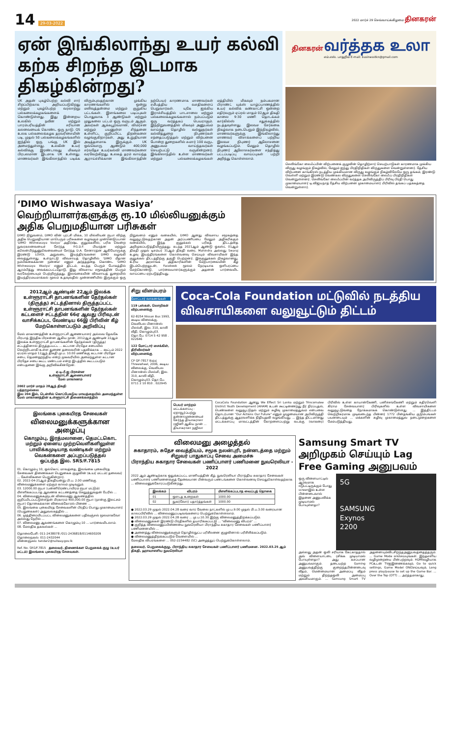14 29-03-2022
2022 மார்ச் 29 செவ்வாய்க்கிழமை தினகரன்
ஏன் இங்கிலாந்து உயர் கல்வி கற்க சிறந்த இடமாக திகழ்கின்றது?
UK அதன் புகழ்பெற்ற கல்வி சார் சிறப்பிற்காக அறியப்படுகிறது மற்றும் புகழ்பெற்ற வரலாற்று பல்கலைக்கழகங்களைக் கொண்டுள்ளது. இது இன்றைய உலகில் நவீன மற்றும் பாரம்பரியத்தின் சரியான கலவையைக் கொண்ட ஒரு நாடு. QS உலக பல்கலைக்கழக தரவரிசையின் படி, முதல் 50 பல்கலைக்கழகங்களில் ஐந்தில் ஒரு பங்கு UK இல் அமைந்துள்ளது. உலகின் உயர் கல்விக்கு இரண்டாவது மிகவும் பிரபலமான இடமாக UK உள்ளது. மாணவர்கள் இங்கிலாந்தில் படிக்க விரும்புவதற்கான முக்கிய காரணங்களில் ஒன்று மலிவுத்தன்மை மற்றும் குறுகிய பட்டங்கள். இளங்கலை படிப்புகள் பொதுவாக 3 ஆண்டுகள் மற்றும் முதுகலை பட்டம் ஒரு வருடம் ஆகும். அவர்கள் ஆக்கபூர்வமான, விமர்சன மற்றும் பயனுள்ள சிந்தனை உள்ளிட்ட குறிப்பிட்ட திறன்களை வழங்குகிறார்கள், அது உறுதியான அடித்தளமாக இருக்கும். UK ஒவ்வொரு ஆண்டும் 400,000 சர்வதேச உயர்கல்வி மாணவர்களை வரவேற்கிறது. உலகத் தரம் வாய்ந்த ஆராய்ச்சிக்கான இங்கிலாந்தின் நற்பெயர் காரணமாக மாணவர்கள் சமீபத்திய வசதிகளைப் பெறுவார்கள். யுகே ஐக்கிய இராச்சியத்தில் பாடசாலை மற்றும் பல்கலைக்கழகங்களால் நம்பப்படும் ஒரு வர்த்தகப் பெயராகும். இந்நிறுவனத்தில் மிகவும் அனுபவம் வாய்ந்த தொழில் வல்லுநர்கள் கல்வித்துறை நிபுணர்கள் சந்தைப்படுத்தல் மற்றும் விற்பனை போன்ற துறைகளில் சுமார் 100 வருட அனுபவம் வாய்ந்தவர்கள் செயற்பட்டு வருகின்றனர். இங்கிலாந்தில் உள்ள மாணவர்கள் மற்றும் பல்கலைக்கழகங்கள் மத்தியில் மிகவும் நம்பகமான பிராண்ட் யுக்ஸ் யாழ்ப்பாணத்தில் உயர் கல்விக் கண்காட்சி ஒன்றை எதிர்வரும் ஏப்ரல் மாதம் 02ஆம் திகதி காலை 9:30 மணி தொடக்கம் கார்கில்ஸ் சதுக்கத்தில் நடத்தவுள்ளது. இலவச சேர்க்கை நிகழ்வாக நடைபெறும் இந்நிகழ்வில், மாணவர்களுக்கு இங்கிலாந்து மாணவர் விசாக்களைப் பற்றிய இலவச நிபுணர் ஆலோசனை வழங்கப்படும். மேலும் தொழில் நிபுணர் ஆலோசகர்களை சந்தித்து பட்டப்படிப்பு வாய்ப்புகள் பற்றி அறிந்து கொள்ளலாம்.
தினகரன் வர்த்தக உலா
எம்.எஸ். பாஹிம் E-mail: businesstkn@gmail.com
செலிங்கோ லைஃப்பின் விற்பனைக் குழுவின் தொழிற்சார் செயற்பாடுகள் காரணமாக முக்கிய விருது வழங்கும் நிகழ்வில், மேலும் ஐந்து பிரதிநிதிகள் விருதுகளை வென்றுள்ளனர். தேசிய விற்பனை காங்கிரஸ் நடத்திய முக்கியமான விருது வழங்கும் நிகழ்விலேயே ஒரு தங்கம், இரண்டு வெள்ளி மற்றும் இரண்டு வெண்கல விருதுகளை செலிங்கோ லைஃப் பிரதிநிதிகள் வென்றுள்ளனர். செலிங்கோ லைஃப்பின் வர்த்தக அபிவிருத்திப் பிரிவு பிரதி பொது முகாமையாளர் டி.விஜயநாத் தேசிய விற்பனை முகாமையாளர் பிரிவில் தங்கப் பதக்கத்தை வென்றுள்ளார்.
‘DIMO Wishwasaya Wasiya’ வெற்றியாளர்களுக்கு ரூ.10 மில்லியனுக்கும் அதிக பெறுமதியான பரிசுகள்
DIMO நிறுவனம், DIMO வின் புரட்சி மிக்க, 10 மில்லியன் ரூபா விற்கு அதிக பெறுமதியான மாபெரும் பரிசுகளை வழங்கும் முன்னெடுப்பான 'DIMO Wishwasaya Vasiya' அதிர்ஷ்ட குலுக்கலில், பரிசு வென்ற நுவரகலவையைச் சேர்ந்த P.G.D.F. பியரத்ன மற்றும் கலென்பிந்துனுவெவையைச் சேர்ந்த D.A. சேனாரத்ன ஆகியோருக்கு இரண்டு LOVOL அறுவடை இயந்திரங்களை DIMO வழங்கி வைத்துள்ளது. உள்நாட்டு விவசாயத் தொழிலில் 'DIMO மீதான நம்பிக்கைக்கான நன்மை' எனும் அர்த்தத்தை கொண்ட 'DIMO Wishwasaya Wasiya' எனும் திட்டம், கடந்த பெரும் போகத்தில் ஆரம்பித்து வைக்கப்பட்டதோடு, இது விவசாய சமூகத்தின் பெரும் வரவேற்பையும் பெற்றிருந்தது. இலங்கையின் விவசாயத் துறையில் இயந்திரமயமாக்கல் மூலம் உதவுவதில் முன்னணியில் இருக்கும் ஒரு நிறுவனம் எனும் வகையில், DIMO ஆனது விவசாய சமூகத்தை வலுவூட்டுவதற்கான அதன் அர்ப்பணிப்பை மேலும் அதிகரிக்கும் வகையில், இந்த குலுக்கல் பரிசுத் திட்டத்தை அறிமுகப்படுத்தியிருந்தது. கடந்த 2021ஆம் ஆண்டு ஓகஸ்ட் 01ஆம் திகதி முதல் டிசம்பர் 31ஆம் திகதி வரை, Mahindra அல்லது Swaraj உழவு இயந்திரங்களை கொள்வனவு செய்யும் விவசாயிகள் இந்த குலுக்கல் திட்டத்திற்கு தகுதி பெற்றனர். இக்குலுக்கல் நிகழ்வானது, உரிய அரசாங்க அதிகாரிகளின் மேற்பார்வையின் கீழ் இடம்பெற்றதுடன், Facebook மூலம் நேரடியாக ஒளிபரப்பை மேற்கொண்டு, பார்வையாளர்களுக்கும் அதனன் பார்வையிட வாய்ப்பை ஏற்படுத்தியது.
2012ஆம் ஆண்டின் 22ஆம் இலக்க உள்ளூராட்சி தாபனங்களின் தேர்தல்கள் (திருத்த) சட்டத்தினால் திருத்தப்பட்ட உள்ளூராட்சி தாபனங்களின் தேர்தல்கள் கட்டளைச் சட்டத்தின் 66ஏ ஆவது பிரிவுடன் வாசிக்கப்பட வேண்டிய 66இ பிரிவின் கீழ் மேற்கொள்ளப்படும் அறிவிப்பு
மேல் மாகாணத்தின் உள்ளூராட்சி ஆணையாளர் அல்லவ தேவகே பிரபாத் இந்திக பிரசன்ன ஆகிய நான், 2012ஆம் ஆண்டின் 22ஆம் இலக்க உள்ளூராட்சி தாபனங்களின் தேர்தல்கள் (திருத்த) சட்டத்தினால் திருத்தப்பட்ட ... கட்டான பிரதேச சபையில் வெற்றிடமாகி உள்ள துணை தலைவரின் பதவிக்காக ... கூட்டம் 2022 ஏப்ரல் மாதம் 12ஆந் திகதி மு.ப. 10.00 மணிக்கு கட்டான பிரதேச சபை, தெமன்ஹந்திய என்ற முகவரியில் அமைந்துள்ள கட்டான பிரதேச சபை கூட்ட மண்டபம் என்ற இடத்தில் கூட்டப்படும் என்பதனை இங்கு அறிவிக்கின்றேன்.
ஏ.டி.பீ.ஐ பிரசன்ன
உள்ளூராட்சி ஆணையாளர்
மேல் மாகாணம்
2002 மார்ச் மாதம் 28ஆந் திகதி
பத்தரமுல்லை
இல 204 இல், டென்சில் கொப்பேகடுவ மாவத்தையில் அமைந்துள்ள மேல் மாகாணத்தின் உள்ளூராட்சி திணைக்களத்தில்
இலங்கை புகையிரத சேவைகள்
விலைமனுக்களுக்கான அழைப்பு
கொழும்பு, இரத்மலானை, தெமட்டகொட மற்றும் ஏனைய முற்றவெளிகளிலுள்ள பாவிக்கமுடியாத வண்டிகள் மற்றும் வெகன்களை அப்புறப்படுத்தல்
ஒப்பந்த இல. SRS/F.7815
01. கொழும்பு 10, ஒல்கொட் மாவத்தை, இலங்கை புகையிரத சேவைகள் திணைக்கள பெறுகைக் குழுவின் (உயர் மட்டம்) தலைவர் ... கேள்விகளை பெறுகின்றார்.
02. 2022-04-21ஆம் திகதியன்று பி.ப. 2.00 மணிக்கு விலைமனுக்களை ஏற்கும் காலம் முடிவுறும்.
03. 12000.00 ரூபா (பன்னிரெண்டாயிரம் ரூபா மட்டும்) மீளளிக்கப்படாத ஆவணக் கட்டணத்தை செலுத்துவதன் பேரில் ...
04. விலைமனுக்களுடன் விலைமனு ஆவணத்தில் குறிப்பிடப்பட்டுள்ளதன் பிரகாரம் 400,000.00 ரூபா (நான்கு இலட்சம் ரூபா) தொகைக்கான விலைக்கோரல் பிணை ...
05. இலங்கை புகையிரத சேவைகளின் பிரதிப் பொது முகாமையாளர் (பெறுகைகள்) அலுவலகத்தில் ...
06. முத்திரையிடப்பட்ட விலைமனுக்களை பதிவஞ்சல் மூலமாகவோ அல்லது நேரில் ...
07. விலைமனு ஆவணங்களை கொழும்பு-10 ... பார்வையிடலாம்.
08. மேலதிக தகவல்கள் ...
தொலைபேசி: 011-2438078 /011-2436818/0114600209
தொலைநகல்: 011-2432044
மின்னஞ்சல்: tender2@railway.gov.lk
Ref. No. SRS/F.7815 தலைவர், திணைக்கள பெறுகைக் குழு (உயர் மட்டம்) இலங்கை புகையிரத சேவைகள்.
சிறு விளம்பரம்
மோட்டார் வாகனங்கள்
119 பஸ்கள், லொறிகள் விற்பனைக்கு
62-8254 Nissan Bus 1993, கூடிய விலைக்கு. வெலிபல பினான்ஸ் பிஎல்சி, இல. 310, காலி வீதி, கொழும்பு03. தொ.பே. 0714 5 42 958 . 022646
122 மோட்டார் சைக்கிள், திரிவீலர்கள் விற்பனைக்கு
CP QF-7817 Bajaj Threewheel, 2006, கூடிய விலைக்கு. வெலிபல பினான்ஸ் பிஎல்சி, இல. 310, காலி வீதி, கொழும்பு03. தொ.பே. 0711 2 10 810 . 022945
Coca-Cola Foundation மட்டுவில் நடத்திய விவசாயிகளை வலுவூட்டும் திட்டம்
பெயர் மாற்றம்
மட்டக்களப்பு - ஏறாவூர்ப்பற்று தன்னாமுனையைச் சேர்ந்த தியாகராசா ரஜினி ஆகிய நான் ... தியாகராசா நஜிலா
CocaCola Foundation ஆனது We Effect Sri Lanka மற்றும் Trincomalee District Youth Development (AHAM) உடன் கூட்டிணைந்து நீர் நிரப்புதல், பெண்களை வலுவூட்டுதல் மற்றும் சுழிவு முகாமைத்துவம் என்பவை தொடர்பான "Our Actions Our Future" எனும் முழுமையான அபிவிருத்தி திட்டத்துக்கு ஆதரவளிக்க நிதியுதவி வழங்கியது. ... இந்த திட்டமானது மட்டக்களப்பு மாவட்டத்தின் கோறளைப்பற்று வடக்கு (வாகரை) பிரிவில் உள்ள காயான்கேணி, பனிச்சங்கேணி மற்றும் கதிரவெளி கிராம சேவையாளர் பிரிவுகளில் உள்ள விவசாயிகளை வலுவூட்டுவதை நோக்கமாகக் கொண்டுள்ளது. ... இத்திட்டம் வெற்றிகரமாக முடிவடைந்த பின்னர் 1772 பின்தங்கிய குடும்பங்கள் பயனடையும் ... மக்களின் சுழிவு முகாமைத்துவ நடைமுறைகளை மேம்படுத்தியது.
விலைமனு அழைத்தல்
சுகாதாரம், சுதேச வைத்தியம், சமூக நலன்புரி, நன்னடத்தை மற்றும் சிறுவர் பாதுகாப்பு சேவை அமைச்சு
பிராந்திய சுகாதார சேவைகள் பணிப்பாளர் பணிமனை நுவரெலியா - 2022
2022 ஆம் ஆண்டிற்காக ஒதுக்கப்பட்ட மானியத்தின் கீழ், நுவரெலியா பிராந்திய சுகாதார சேவைகள் பணிப்பாளர் பணிமனைக்குத் தேவையான பின்வரும் பண்டங்களை கொள்வனவு செய்துகொள்வதற்காக ... விலைமனுக்கோரப்படுகின்றது.
| இலக்கம் | விபரம் | மீளளிக்கப்படாத வைப்புத் தொகை |
| --- | --- | --- |
| 01 | ஔடத உறைகள் | 1000.00 |
| 02 | நுகர்வோர் பதார்த்தங்கள் | 1000.00 |
● 2022.03.29 முதல் 2022.04.28 வரை வார வேலை நாட்களில் மு.ப.9.00 முதல் பி.ப.3.00 வரையான காலப்பிரிவில் ... விலைமனுப்படிவங்களைப் பெற்றுக்கொள்ளலாம்.
● 2022.03.29 முதல் 2022.04.28 வரை ... மு.ப.10.30 இற்கு விலைமனுத்திறக்கப்படும்.
● விலைமனுக்கள் இரண்டு பிரதிகளில் தயாரிக்கப்பட்டு ... "விலைமனு விபரம்" ...
● குறித்த விலைமனுப்பிணையை நுவரெலியா பிராந்திய சுகாதார சேவைகள் பணிப்பாளர் பணிமனையில் ...
● அனைத்து விலைமனுக்களும் தொழில்நுட்ப பரிசீலனை குழுவினால் பரிசீலிக்கப்படும்.
● விலைமனுத்திறக்கப்படும் வேளையில் ...
மேலதிக விபரங்களை ... 052-2234482 (SC) அழைத்துப் பெற்றுக்கொள்ளலாம்.
தலைவர், பெறுகைக்குழு, பிராந்திய சுகாதார சேவைகள் பணிப்பாளர் பணிமனை. 2022.03.25 ஆம் திகதி, ஹாவாஎளிய நுவரெலியா
Samsung Smart TV அறிமுகம் செய்யும் Lag Free Gaming அனுபவம்
ஒரு விளையாட்டில் ஆர்வமாக ஈடுபட்டிருக்கும் போது screenஇல் உள்ள பின்னடைவால் இதனை அனுபவிக்க முடியாமல் போயுள்ளதா?
5G
SAMSUNG
Exynos
2200
அல்லது அதன் ஒலி சரியாக கேட்காததால் அவ் விளையாட்டை ரசிக்க முடியாமல் போயுள்ளதா? அது கசப்பான அனுபவமாகும். தடையற்ற Gaming அனுபவத்திற்கு குறைந்தபின்னடைவு வீதம், மென்மையான அமைப்பு வீதம் மற்றும் திறந்தஒலி அமைப்பு அவசியமாகும். ... Samsung Smart TV அதனையும்விடசிறந்தஅனுபவத்தைத்தரும். ... Game Mode onசெய்யுங்கள். இந்தஎளிய வழிமுறையை பின்பற்றவும். HDMIவழியாக PCஉடன் TVஐஇணைக்கவும், Go to quick settings, Game Model ONசெய்யவும், Long press play/pause to set up the Game Bar. ... Over the Top (OTT) ... அர்த்தமாகாது.